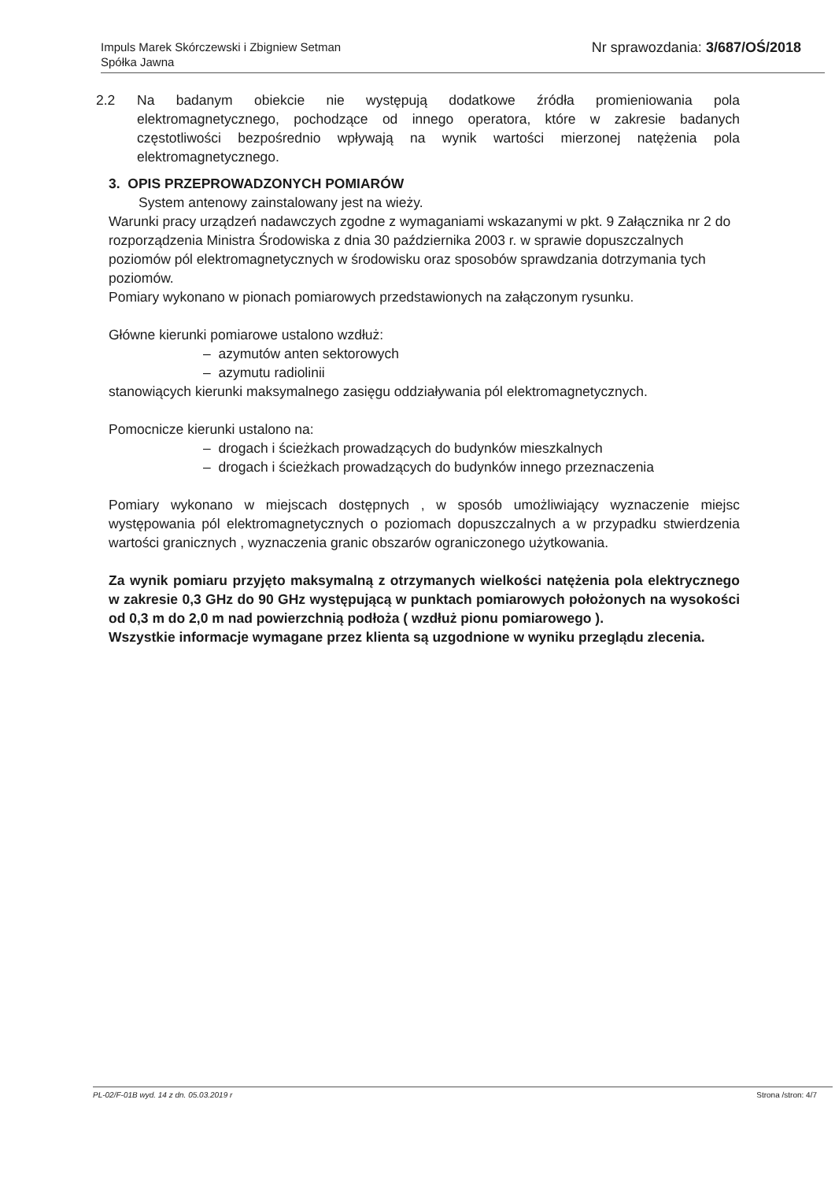Impuls Marek Skórczewski i Zbigniew Setman
Spółka Jawna
Nr sprawozdania: 3/687/OŚ/2018
2.2 Na badanym obiekcie nie występują dodatkowe źródła promieniowania pola elektromagnetycznego, pochodzące od innego operatora, które w zakresie badanych częstotliwości bezpośrednio wpływają na wynik wartości mierzonej natężenia pola elektromagnetycznego.
3. OPIS PRZEPROWADZONYCH POMIARÓW
System antenowy zainstalowany jest na wieży.
Warunki pracy urządzeń nadawczych zgodne z wymaganiami wskazanymi w pkt. 9 Załącznika nr 2 do rozporządzenia Ministra Środowiska z dnia 30 października 2003 r. w sprawie dopuszczalnych poziomów pól elektromagnetycznych w środowisku oraz sposobów sprawdzania dotrzymania tych poziomów.
Pomiary wykonano w pionach pomiarowych przedstawionych na załączonym rysunku.
Główne kierunki pomiarowe ustalono wzdłuż:
– azymutów anten sektorowych
– azymutu radiolinii
stanowiących kierunki maksymalnego zasięgu oddziaływania pól elektromagnetycznych.
Pomocnicze kierunki ustalono na:
– drogach i ścieżkach prowadzących do budynków mieszkalnych
– drogach i ścieżkach prowadzących do budynków innego przeznaczenia
Pomiary wykonano w miejscach dostępnych , w sposób umożliwiający wyznaczenie miejsc występowania pól elektromagnetycznych o poziomach dopuszczalnych a w przypadku stwierdzenia wartości granicznych , wyznaczenia granic obszarów ograniczonego użytkowania.
Za wynik pomiaru przyjęto maksymalną z otrzymanych wielkości natężenia pola elektrycznego w zakresie 0,3 GHz do 90 GHz występującą w punktach pomiarowych położonych na wysokości od 0,3 m do 2,0 m nad powierzchnią podłoża ( wzdłuż pionu pomiarowego ).
Wszystkie informacje wymagane przez klienta są uzgodnione w wyniku przeglądu zlecenia.
PL-02/F-01B wyd. 14 z dn. 05.03.2019 r Strona /stron: 4/7